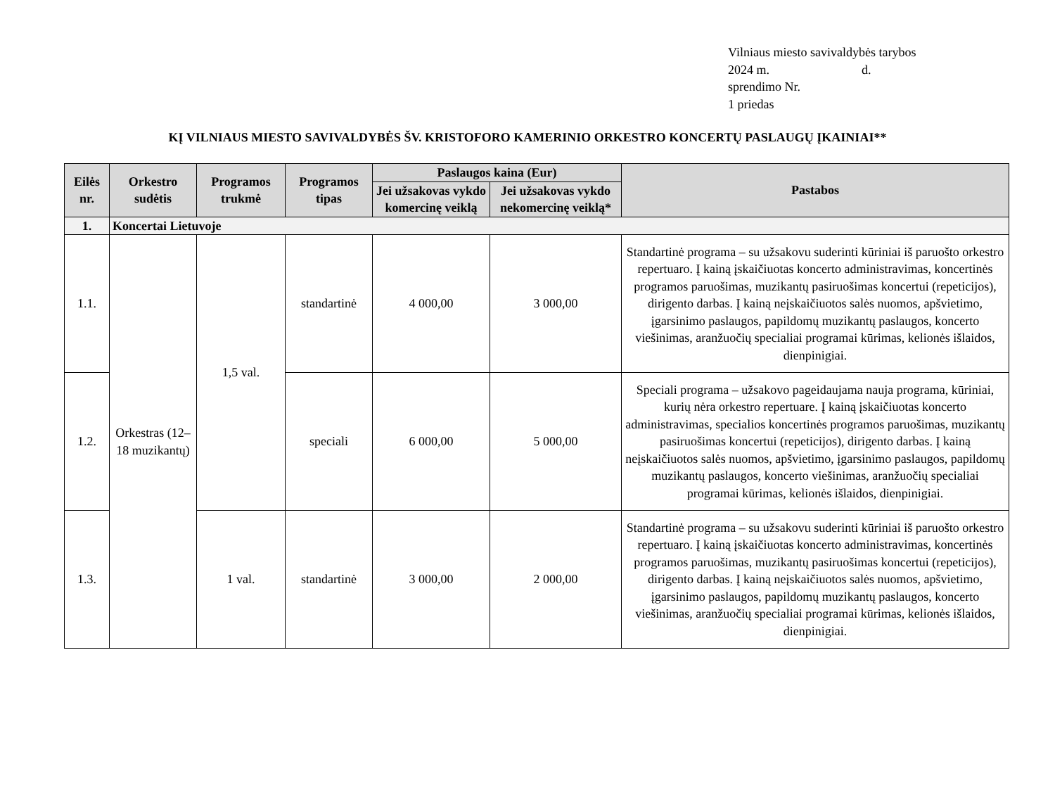Vilniaus miesto savivaldybės tarybos
2024 m. d.
sprendimo Nr.
1 priedas
KĮ VILNIAUS MIESTO SAVIVALDYBĖS ŠV. KRISTOFORO KAMERINIO ORKESTRO KONCERTŲ PASLAUGŲ ĮKAINIAI**
| Eilės nr. | Orkestro sudėtis | Programos trukmė | Programos tipas | Paslaugos kaina (Eur) | | Pastabos |
| --- | --- | --- | --- | --- | --- | --- |
| | | | | Jei užsakovas vykdo komercinę veiklą | Jei užsakovas vykdo nekomercinę veiklą* | |
| 1. | Koncertai Lietuvoje | | | | | |
| 1.1. | Orkestras (12–18 muzikantų) | 1,5 val. | standartinė | 4 000,00 | 3 000,00 | Standartinė programa – su užsakovu suderinti kūriniai iš paruošto orkestro repertuaro. Į kainą įskaičiuotas koncerto administravimas, koncertinės programos paruošimas, muzikantų pasiruošimas koncertui (repeticijos), dirigento darbas. Į kainą neįskaičiuotos salės nuomos, apšvietimo, įgarsinimo paslaugos, papildomų muzikantų paslaugos, koncerto viešinimas, aranžuočių specialiai programai kūrimas, kelionės išlaidos, dienpinigiai. |
| 1.2. | | | speciali | 6 000,00 | 5 000,00 | Speciali programa – užsakovo pageidaujama nauja programa, kūriniai, kurių nėra orkestro repertuare. Į kainą įskaičiuotas koncerto administravimas, specialios koncertinės programos paruošimas, muzikantų pasiruošimas koncertui (repeticijos), dirigento darbas. Į kainą neįskaičiuotos salės nuomos, apšvietimo, įgarsinimo paslaugos, papildomų muzikantų paslaugos, koncerto viešinimas, aranžuočių specialiai programai kūrimas, kelionės išlaidos, dienpinigiai. |
| 1.3. | | 1 val. | standartinė | 3 000,00 | 2 000,00 | Standartinė programa – su užsakovu suderinti kūriniai iš paruošto orkestro repertuaro. Į kainą įskaičiuotas koncerto administravimas, koncertinės programos paruošimas, muzikantų pasiruošimas koncertui (repeticijos), dirigento darbas. Į kainą neįskaičiuotos salės nuomos, apšvietimo, įgarsinimo paslaugos, papildomų muzikantų paslaugos, koncerto viešinimas, aranžuočių specialiai programai kūrimas, kelionės išlaidos, dienpinigiai. |